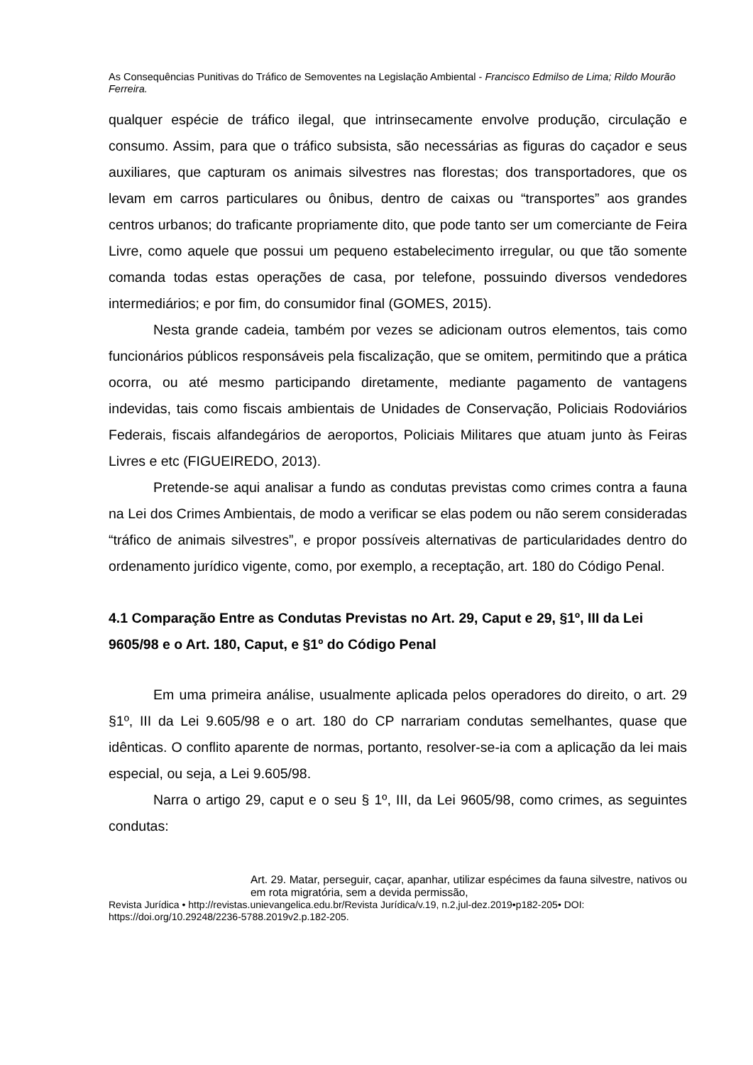As Consequências Punitivas do Tráfico de Semoventes na Legislação Ambiental - Francisco Edmilso de Lima; Rildo Mourão Ferreira.
qualquer espécie de tráfico ilegal, que intrinsecamente envolve produção, circulação e consumo. Assim, para que o tráfico subsista, são necessárias as figuras do caçador e seus auxiliares, que capturam os animais silvestres nas florestas; dos transportadores, que os levam em carros particulares ou ônibus, dentro de caixas ou “transportes” aos grandes centros urbanos; do traficante propriamente dito, que pode tanto ser um comerciante de Feira Livre, como aquele que possui um pequeno estabelecimento irregular, ou que tão somente comanda todas estas operações de casa, por telefone, possuindo diversos vendedores intermediários; e por fim, do consumidor final (GOMES, 2015).
Nesta grande cadeia, também por vezes se adicionam outros elementos, tais como funcionários públicos responsáveis pela fiscalização, que se omitem, permitindo que a prática ocorra, ou até mesmo participando diretamente, mediante pagamento de vantagens indevidas, tais como fiscais ambientais de Unidades de Conservação, Policiais Rodoviários Federais, fiscais alfandegários de aeroportos, Policiais Militares que atuam junto às Feiras Livres e etc (FIGUEIREDO, 2013).
Pretende-se aqui analisar a fundo as condutas previstas como crimes contra a fauna na Lei dos Crimes Ambientais, de modo a verificar se elas podem ou não serem consideradas “tráfico de animais silvestres”, e propor possíveis alternativas de particularidades dentro do ordenamento jurídico vigente, como, por exemplo, a receptação, art. 180 do Código Penal.
4.1 Comparação Entre as Condutas Previstas no Art. 29, Caput e 29, §1º, III da Lei 9605/98 e o Art. 180, Caput, e §1º do Código Penal
Em uma primeira análise, usualmente aplicada pelos operadores do direito, o art. 29 §1º, III da Lei 9.605/98 e o art. 180 do CP narrariam condutas semelhantes, quase que idênticas. O conflito aparente de normas, portanto, resolver-se-ia com a aplicação da lei mais especial, ou seja, a Lei 9.605/98.
Narra o artigo 29, caput e o seu § 1º, III, da Lei 9605/98, como crimes, as seguintes condutas:
Art. 29. Matar, perseguir, caçar, apanhar, utilizar espécimes da fauna silvestre, nativos ou em rota migratória, sem a devida permissão,
Revista Jurídica • http://revistas.unievangelica.edu.br/Revista Jurídica/v.19, n.2,jul-dez.2019•p182-205• DOI: https://doi.org/10.29248/2236-5788.2019v2.p.182-205.